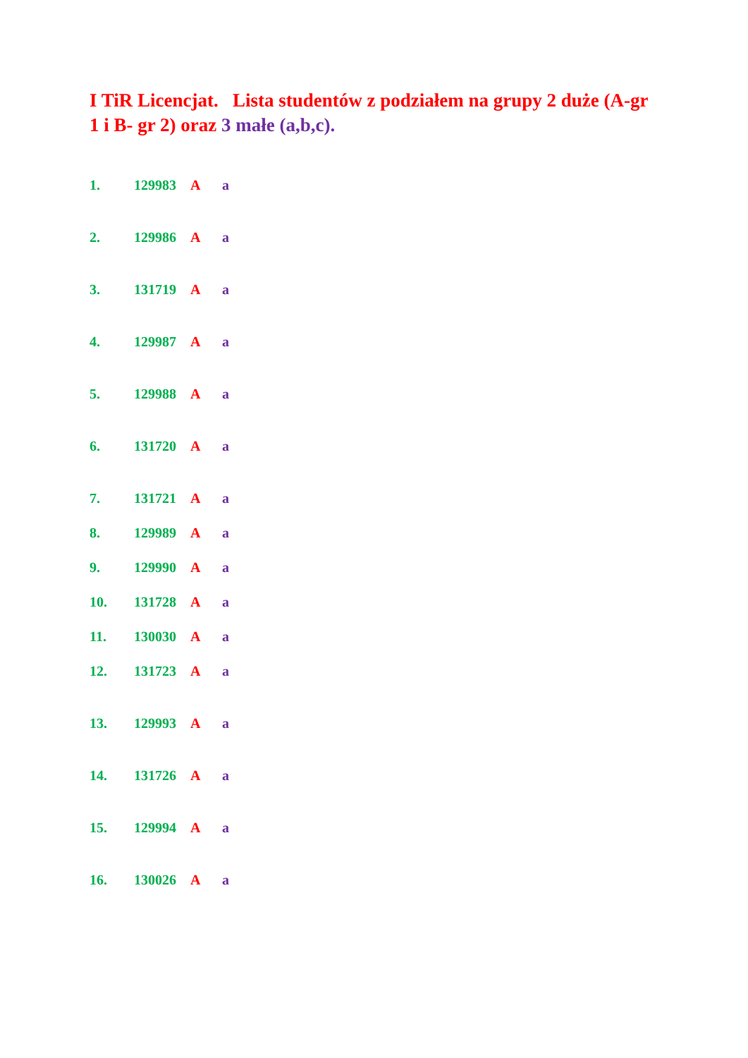I TiR Licencjat. Lista studentów z podziałem na grupy 2 duże (A-gr 1 i B- gr 2) oraz 3 małe (a,b,c).
1. 129983 A a
2. 129986 A a
3. 131719 A a
4. 129987 A a
5. 129988 A a
6. 131720 A a
7. 131721 A a
8. 129989 A a
9. 129990 A a
10. 131728 A a
11. 130030 A a
12. 131723 A a
13. 129993 A a
14. 131726 A a
15. 129994 A a
16. 130026 A a